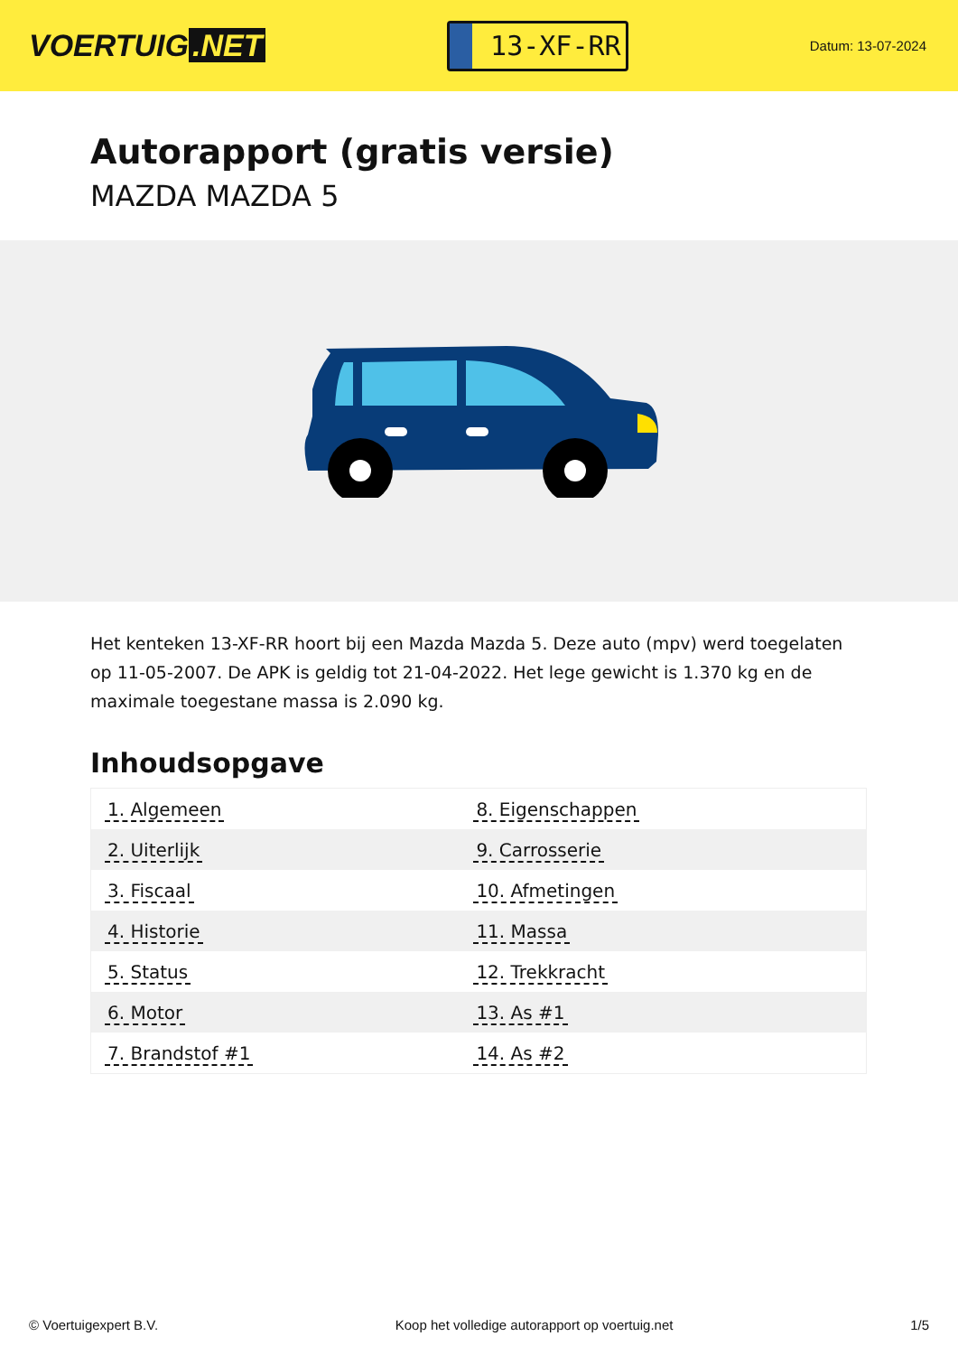VOERTUIG.NET
13-XF-RR
Datum: 13-07-2024
Autorapport (gratis versie)
MAZDA MAZDA 5
Het kenteken 13-XF-RR hoort bij een Mazda Mazda 5. Deze auto (mpv) werd toegelaten op 11-05-2007. De APK is geldig tot 21-04-2022. Het lege gewicht is 1.370 kg en de maximale toegestane massa is 2.090 kg.
Inhoudsopgave
| 1. Algemeen | 8. Eigenschappen |
| 2. Uiterlijk | 9. Carrosserie |
| 3. Fiscaal | 10. Afmetingen |
| 4. Historie | 11. Massa |
| 5. Status | 12. Trekkracht |
| 6. Motor | 13. As #1 |
| 7. Brandstof #1 | 14. As #2 |
© Voertuigexpert B.V. Koop het volledige autorapport op voertuig.net 1/5